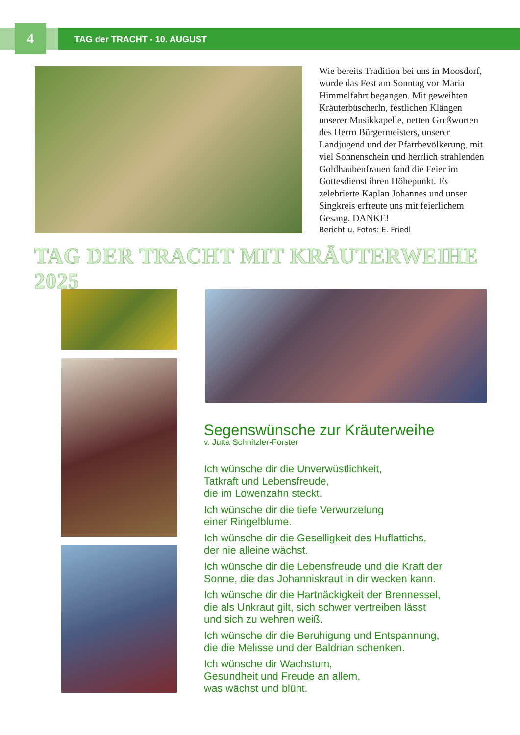4
TAG der TRACHT - 10. AUGUST
Wie bereits Tradition bei uns in Moos­dorf, wurde das Fest am Sonntag vor Maria Himmelfahrt begangen. Mit geweihten Kräuterbüscherln, festlichen Klängen unserer Musikkapelle, netten Grußworten des Herrn Bürgermeisters, unserer Landjugend und der Pfarrbe­völkerung, mit viel Sonnenschein und herrlich strahlenden Goldhaubenfrauen fand die Feier im Gottesdienst ihren Höhepunkt. Es zelebrierte Kaplan Johannes und unser Singkreis erfreute uns mit feierlichem Gesang. DANKE!
Bericht u. Fotos: E. Friedl
TAG DER TRACHT MIT KRÄUTERWEIHE 2025
Segenswünsche zur Kräuterweihe
v. Jutta Schnitzler-Forster
Ich wünsche dir die Unverwüstlichkeit,
Tatkraft und Lebensfreude,
die im Löwenzahn steckt.
Ich wünsche dir die tiefe Verwurzelung
einer Ringelblume.
Ich wünsche dir die Geselligkeit des Huflattichs,
der nie alleine wächst.
Ich wünsche dir die Lebensfreude und die Kraft der Sonne, die das Johanniskraut in dir wecken kann.
Ich wünsche dir die Hartnäckigkeit der Brennessel,
die als Unkraut gilt, sich schwer vertreiben lässt
und sich zu wehren weiß.
Ich wünsche dir die Beruhigung und Entspannung,
die die Melisse und der Baldrian schenken.
Ich wünsche dir Wachstum,
Gesundheit und Freude an allem,
was wächst und blüht.